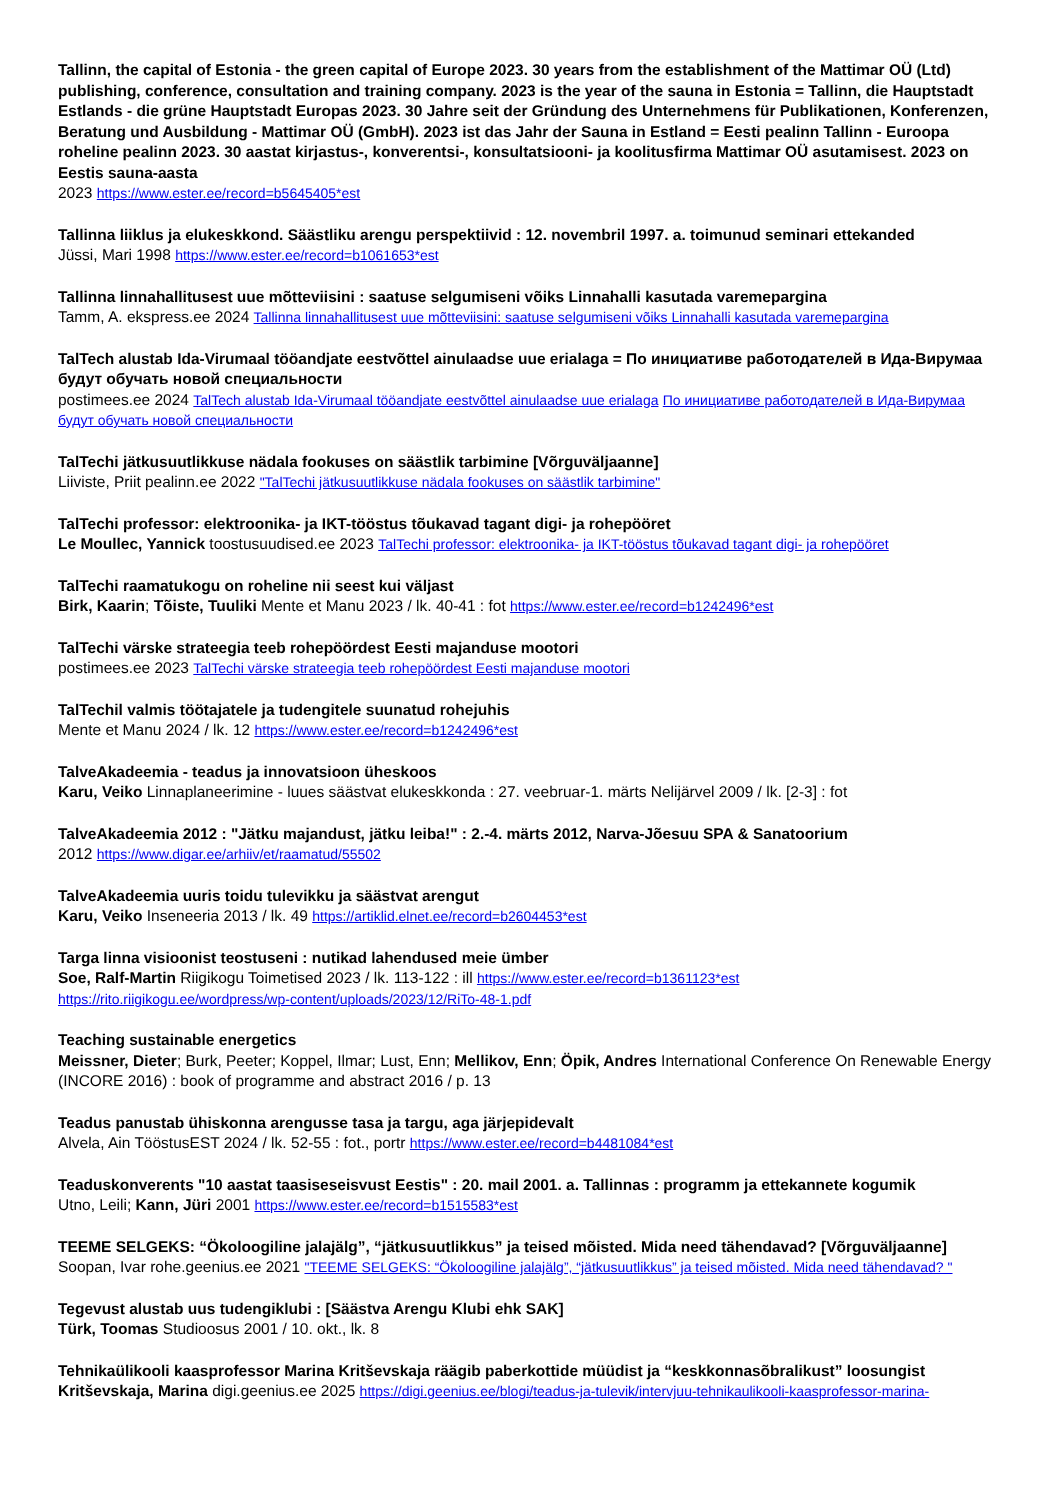Tallinn, the capital of Estonia - the green capital of Europe 2023. 30 years from the establishment of the Mattimar OÜ (Ltd) publishing, conference, consultation and training company. 2023 is the year of the sauna in Estonia = Tallinn, die Hauptstadt Estlands - die grüne Hauptstadt Europas 2023. 30 Jahre seit der Gründung des Unternehmens für Publikationen, Konferenzen, Beratung und Ausbildung - Mattimar OÜ (GmbH). 2023 ist das Jahr der Sauna in Estland = Eesti pealinn Tallinn - Euroopa roheline pealinn 2023. 30 aastat kirjastus-, konverentsi-, konsultatsiooni- ja koolitusfirma Mattimar OÜ asutamisest. 2023 on Eestis sauna-aasta
2023 https://www.ester.ee/record=b5645405*est
Tallinna liiklus ja elukeskkond. Säästliku arengu perspektiivid : 12. novembril 1997. a. toimunud seminari ettekanded
Jüssi, Mari 1998 https://www.ester.ee/record=b1061653*est
Tallinna linnahallitusest uue mõtteviisini : saatuse selgumiseni võiks Linnahalli kasutada varemepargina
Tamm, A. ekspress.ee 2024 Tallinna linnahallitusest uue mõtteviisini: saatuse selgumiseni võiks Linnahalli kasutada varemepargina
TalTech alustab Ida-Virumaal tööandjate eestvõttel ainulaadse uue erialaga = По инициативе работодателей в Ида-Вирумаа будут обучать новой специальности
postimees.ee 2024 TalTech alustab Ida-Virumaal tööandjate eestvõttel ainulaadse uue erialaga По инициативе работодателей в Ида-Вирумаа будут обучать новой специальности
TalTechi jätkusuutlikkuse nädala fookuses on säästlik tarbimine [Võrguväljaanne]
Liiviste, Priit pealinn.ee 2022 "TalTechi jätkusuutlikkuse nädala fookuses on säästlik tarbimine"
TalTechi professor: elektroonika- ja IKT-tööstus tõukavad tagant digi- ja rohepööret
Le Moullec, Yannick toostusuudised.ee 2023 TalTechi professor: elektroonika- ja IKT-tööstus tõukavad tagant digi- ja rohepööret
TalTechi raamatukogu on roheline nii seest kui väljast
Birk, Kaarin; Tõiste, Tuuliki Mente et Manu 2023 / lk. 40-41 : fot https://www.ester.ee/record=b1242496*est
TalTechi värske strateegia teeb rohepöördest Eesti majanduse mootori
postimees.ee 2023 TalTechi värske strateegia teeb rohepöördest Eesti majanduse mootori
TalTechil valmis töötajatele ja tudengitele suunatud rohejuhis
Mente et Manu 2024 / lk. 12 https://www.ester.ee/record=b1242496*est
TalveAkadeemia - teadus ja innovatsioon üheskoos
Karu, Veiko Linnaplaneerimine - luues säästvat elukeskkonda : 27. veebruar-1. märts Nelijärvel 2009 / lk. [2-3] : fot
TalveAkadeemia 2012 : "Jätku majandust, jätku leiba!" : 2.-4. märts 2012, Narva-Jõesuu SPA & Sanatoorium
2012 https://www.digar.ee/arhiiv/et/raamatud/55502
TalveAkadeemia uuris toidu tulevikku ja säästvat arengut
Karu, Veiko Inseneeria 2013 / lk. 49 https://artiklid.elnet.ee/record=b2604453*est
Targa linna visioonist teostuseni : nutikad lahendused meie ümber
Soe, Ralf-Martin Riigikogu Toimetised 2023 / lk. 113-122 : ill https://www.ester.ee/record=b1361123*est
https://rito.riigikogu.ee/wordpress/wp-content/uploads/2023/12/RiTo-48-1.pdf
Teaching sustainable energetics
Meissner, Dieter; Burk, Peeter; Koppel, Ilmar; Lust, Enn; Mellikov, Enn; Öpik, Andres International Conference On Renewable Energy (INCORE 2016) : book of programme and abstract 2016 / p. 13
Teadus panustab ühiskonna arengusse tasa ja targu, aga järjepidevalt
Alvela, Ain TööstusEST 2024 / lk. 52-55 : fot., portr https://www.ester.ee/record=b4481084*est
Teaduskonverents "10 aastat taasiseseisvust Eestis" : 20. mail 2001. a. Tallinnas : programm ja ettekannete kogumik
Utno, Leili; Kann, Jüri 2001 https://www.ester.ee/record=b1515583*est
TEEME SELGEKS: “Ökoloogiline jalajälg”, “jätkusuutlikkus” ja teised mõisted. Mida need tähendavad? [Võrguväljaanne]
Soopan, Ivar rohe.geenius.ee 2021 "TEEME SELGEKS: “Ökoloogiline jalajälg”, “jätkusuutlikkus” ja teised mõisted. Mida need tähendavad? "
Tegevust alustab uus tudengiklubi : [Säästva Arengu Klubi ehk SAK]
Türk, Toomas Studioosus 2001 / 10. okt., lk. 8
Tehnikaülikooli kaasprofessor Marina Kritševskaja räägib paberkottide müüdist ja “keskkonnasõbralikust” loosungist
Kritševskaja, Marina digi.geenius.ee 2025 https://digi.geenius.ee/blogi/teadus-ja-tulevik/intervjuu-tehnikaulikooli-kaasprofessor-marina-